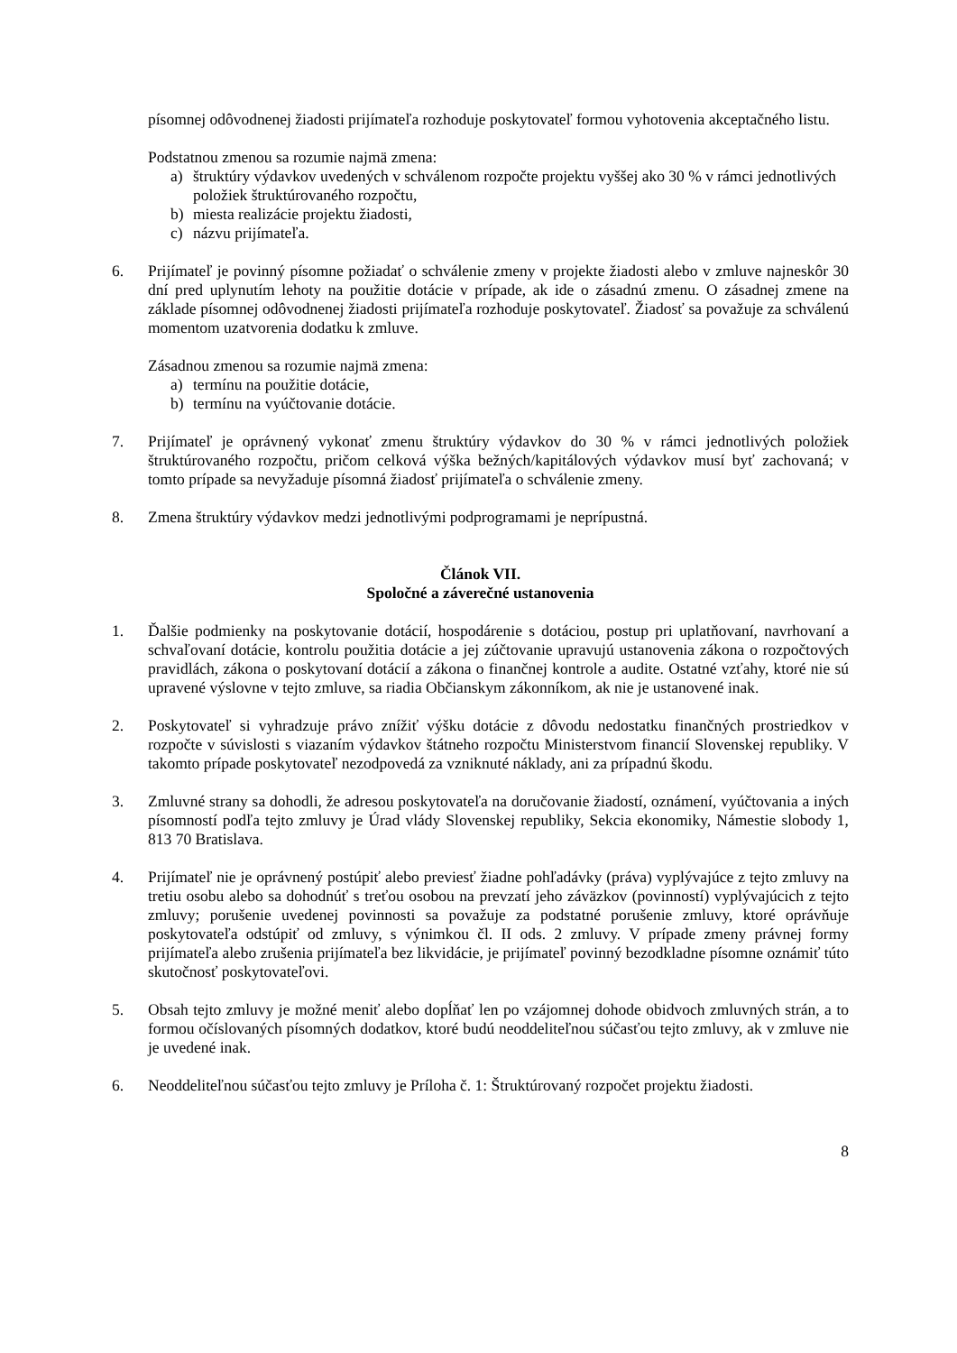písomnej odôvodnenej žiadosti prijímateľa rozhoduje poskytovateľ formou vyhotovenia akceptačného listu.
Podstatnou zmenou sa rozumie najmä zmena:
a) štruktúry výdavkov uvedených v schválenom rozpočte projektu vyššej ako 30 % v rámci jednotlivých položiek štruktúrovaného rozpočtu,
b) miesta realizácie projektu žiadosti,
c) názvu prijímateľa.
6. Prijímateľ je povinný písomne požiadať o schválenie zmeny v projekte žiadosti alebo v zmluve najneskôr 30 dní pred uplynutím lehoty na použitie dotácie v prípade, ak ide o zásadnú zmenu. O zásadnej zmene na základe písomnej odôvodnenej žiadosti prijímateľa rozhoduje poskytovateľ. Žiadosť sa považuje za schválenú momentom uzatvorenia dodatku k zmluve.
Zásadnou zmenou sa rozumie najmä zmena:
a) termínu na použitie dotácie,
b) termínu na vyúčtovanie dotácie.
7. Prijímateľ je oprávnený vykonať zmenu štruktúry výdavkov do 30 % v rámci jednotlivých položiek štruktúrovaného rozpočtu, pričom celková výška bežných/kapitálových výdavkov musí byť zachovaná; v tomto prípade sa nevyžaduje písomná žiadosť prijímateľa o schválenie zmeny.
8. Zmena štruktúry výdavkov medzi jednotlivými podprogramami je neprípustná.
Článok VII.
Spoločné a záverečné ustanovenia
1. Ďalšie podmienky na poskytovanie dotácií, hospodárenie s dotáciou, postup pri uplatňovaní, navrhovaní a schvaľovaní dotácie, kontrolu použitia dotácie a jej zúčtovanie upravujú ustanovenia zákona o rozpočtových pravidlách, zákona o poskytovaní dotácií a zákona o finančnej kontrole a audite. Ostatné vzťahy, ktoré nie sú upravené výslovne v tejto zmluve, sa riadia Občianskym zákonníkom, ak nie je ustanovené inak.
2. Poskytovateľ si vyhradzuje právo znížiť výšku dotácie z dôvodu nedostatku finančných prostriedkov v rozpočte v súvislosti s viazaním výdavkov štátneho rozpočtu Ministerstvom financií Slovenskej republiky. V takomto prípade poskytovateľ nezodpovedá za vzniknuté náklady, ani za prípadnú škodu.
3. Zmluvné strany sa dohodli, že adresou poskytovateľa na doručovanie žiadostí, oznámení, vyúčtovania a iných písomností podľa tejto zmluvy je Úrad vlády Slovenskej republiky, Sekcia ekonomiky, Námestie slobody 1, 813 70 Bratislava.
4. Prijímateľ nie je oprávnený postúpiť alebo previesť žiadne pohľadávky (práva) vyplývajúce z tejto zmluvy na tretiu osobu alebo sa dohodnúť s treťou osobou na prevzatí jeho záväzkov (povinností) vyplývajúcich z tejto zmluvy; porušenie uvedenej povinnosti sa považuje za podstatné porušenie zmluvy, ktoré oprávňuje poskytovateľa odstúpiť od zmluvy, s výnimkou čl. II ods. 2 zmluvy. V prípade zmeny právnej formy prijímateľa alebo zrušenia prijímateľa bez likvidácie, je prijímateľ povinný bezodkladne písomne oznámiť túto skutočnosť poskytovateľovi.
5. Obsah tejto zmluvy je možné meniť alebo dopĺňať len po vzájomnej dohode obidvoch zmluvných strán, a to formou očíslovaných písomných dodatkov, ktoré budú neoddeliteľnou súčasťou tejto zmluvy, ak v zmluve nie je uvedené inak.
6. Neoddeliteľnou súčasťou tejto zmluvy je Príloha č. 1: Štruktúrovaný rozpočet projektu žiadosti.
8